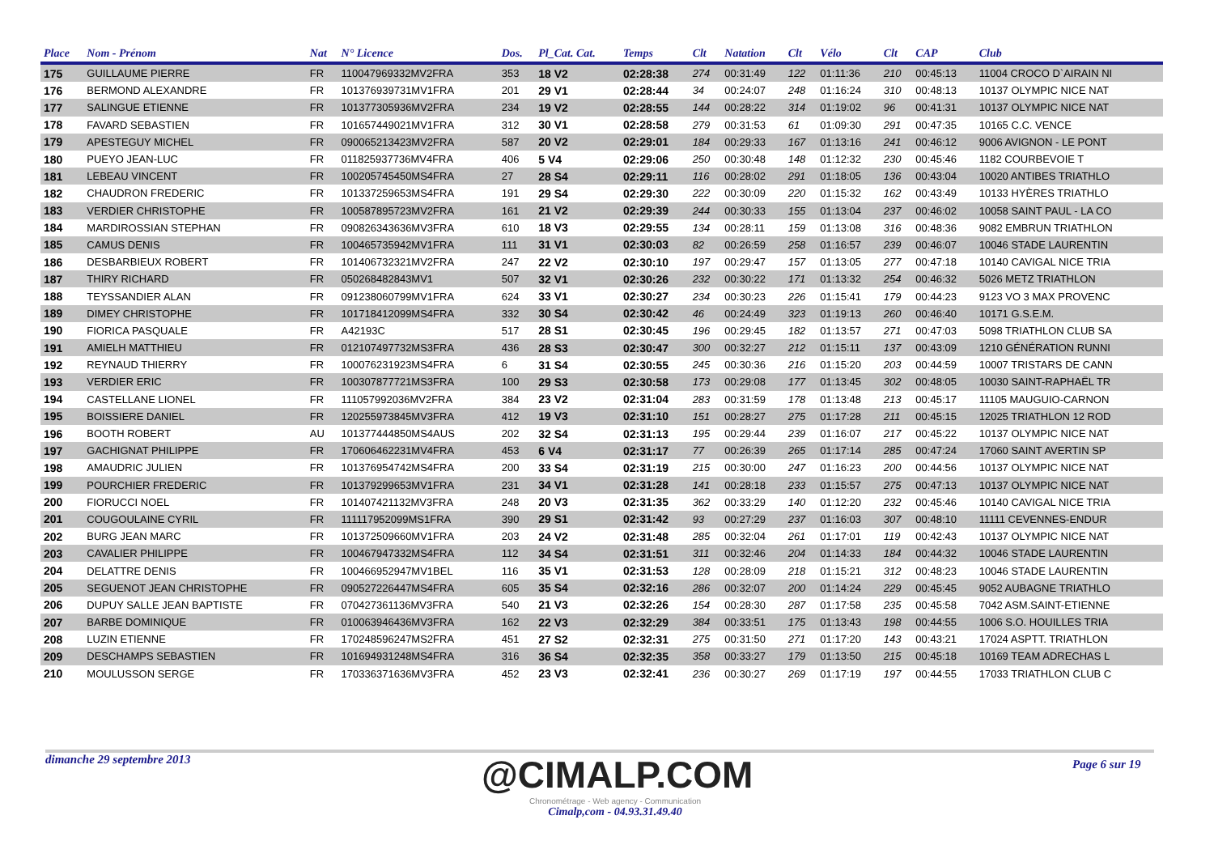| Place | Nom - Prénom | Nat | N° Licence | Dos. | Pl_Cat. Cat. | Temps | Clt | Natation | Clt | Vélo | Clt | CAP | Club |
| --- | --- | --- | --- | --- | --- | --- | --- | --- | --- | --- | --- | --- | --- |
| 175 | GUILLAUME PIERRE | FR | 110047969332MV2FRA | 353 | 18 V2 | 02:28:38 | 274 | 00:31:49 | 122 | 01:11:36 | 210 | 00:45:13 | 11004 CROCO D`AIRAIN NI |
| 176 | BERMOND ALEXANDRE | FR | 101376939731MV1FRA | 201 | 29 V1 | 02:28:44 | 34 | 00:24:07 | 248 | 01:16:24 | 310 | 00:48:13 | 10137 OLYMPIC NICE NAT |
| 177 | SALINGUE ETIENNE | FR | 101377305936MV2FRA | 234 | 19 V2 | 02:28:55 | 144 | 00:28:22 | 314 | 01:19:02 | 96 | 00:41:31 | 10137 OLYMPIC NICE NAT |
| 178 | FAVARD SEBASTIEN | FR | 101657449021MV1FRA | 312 | 30 V1 | 02:28:58 | 279 | 00:31:53 | 61 | 01:09:30 | 291 | 00:47:35 | 10165 C.C. VENCE |
| 179 | APESTEGUY MICHEL | FR | 090065213423MV2FRA | 587 | 20 V2 | 02:29:01 | 184 | 00:29:33 | 167 | 01:13:16 | 241 | 00:46:12 | 9006 AVIGNON - LE PONT |
| 180 | PUEYO JEAN-LUC | FR | 011825937736MV4FRA | 406 | 5 V4 | 02:29:06 | 250 | 00:30:48 | 148 | 01:12:32 | 230 | 00:45:46 | 1182 COURBEVOIE T |
| 181 | LEBEAU VINCENT | FR | 100205745450MS4FRA | 27 | 28 S4 | 02:29:11 | 116 | 00:28:02 | 291 | 01:18:05 | 136 | 00:43:04 | 10020 ANTIBES TRIATHLO |
| 182 | CHAUDRON FREDERIC | FR | 101337259653MS4FRA | 191 | 29 S4 | 02:29:30 | 222 | 00:30:09 | 220 | 01:15:32 | 162 | 00:43:49 | 10133 HYÈRES TRIATHLO |
| 183 | VERDIER CHRISTOPHE | FR | 100587895723MV2FRA | 161 | 21 V2 | 02:29:39 | 244 | 00:30:33 | 155 | 01:13:04 | 237 | 00:46:02 | 10058 SAINT PAUL - LA CO |
| 184 | MARDIROSSIAN STEPHAN | FR | 090826343636MV3FRA | 610 | 18 V3 | 02:29:55 | 134 | 00:28:11 | 159 | 01:13:08 | 316 | 00:48:36 | 9082 EMBRUN TRIATHLON |
| 185 | CAMUS DENIS | FR | 100465735942MV1FRA | 111 | 31 V1 | 02:30:03 | 82 | 00:26:59 | 258 | 01:16:57 | 239 | 00:46:07 | 10046 STADE LAURENTIN |
| 186 | DESBARBIEUX ROBERT | FR | 101406732321MV2FRA | 247 | 22 V2 | 02:30:10 | 197 | 00:29:47 | 157 | 01:13:05 | 277 | 00:47:18 | 10140 CAVIGAL NICE TRIA |
| 187 | THIRY RICHARD | FR | 050268482843MV1 | 507 | 32 V1 | 02:30:26 | 232 | 00:30:22 | 171 | 01:13:32 | 254 | 00:46:32 | 5026 METZ TRIATHLON |
| 188 | TEYSSANDIER ALAN | FR | 091238060799MV1FRA | 624 | 33 V1 | 02:30:27 | 234 | 00:30:23 | 226 | 01:15:41 | 179 | 00:44:23 | 9123 VO 3 MAX PROVENC |
| 189 | DIMEY CHRISTOPHE | FR | 101718412099MS4FRA | 332 | 30 S4 | 02:30:42 | 46 | 00:24:49 | 323 | 01:19:13 | 260 | 00:46:40 | 10171 G.S.E.M. |
| 190 | FIORICA PASQUALE | FR | A42193C | 517 | 28 S1 | 02:30:45 | 196 | 00:29:45 | 182 | 01:13:57 | 271 | 00:47:03 | 5098 TRIATHLON CLUB SA |
| 191 | AMIELH MATTHIEU | FR | 012107497732MS3FRA | 436 | 28 S3 | 02:30:47 | 300 | 00:32:27 | 212 | 01:15:11 | 137 | 00:43:09 | 1210 GÉNÉRATION RUNNI |
| 192 | REYNAUD THIERRY | FR | 100076231923MS4FRA | 6 | 31 S4 | 02:30:55 | 245 | 00:30:36 | 216 | 01:15:20 | 203 | 00:44:59 | 10007 TRISTARS DE CANN |
| 193 | VERDIER ERIC | FR | 100307877721MS3FRA | 100 | 29 S3 | 02:30:58 | 173 | 00:29:08 | 177 | 01:13:45 | 302 | 00:48:05 | 10030 SAINT-RAPHAËL TR |
| 194 | CASTELLANE LIONEL | FR | 111057992036MV2FRA | 384 | 23 V2 | 02:31:04 | 283 | 00:31:59 | 178 | 01:13:48 | 213 | 00:45:17 | 11105 MAUGUIO-CARNON |
| 195 | BOISSIERE DANIEL | FR | 120255973845MV3FRA | 412 | 19 V3 | 02:31:10 | 151 | 00:28:27 | 275 | 01:17:28 | 211 | 00:45:15 | 12025 TRIATHLON 12 ROD |
| 196 | BOOTH ROBERT | AU | 101377444850MS4AUS | 202 | 32 S4 | 02:31:13 | 195 | 00:29:44 | 239 | 01:16:07 | 217 | 00:45:22 | 10137 OLYMPIC NICE NAT |
| 197 | GACHIGNAT PHILIPPE | FR | 170606462231MV4FRA | 453 | 6 V4 | 02:31:17 | 77 | 00:26:39 | 265 | 01:17:14 | 285 | 00:47:24 | 17060 SAINT AVERTIN SP |
| 198 | AMAUDRIC JULIEN | FR | 101376954742MS4FRA | 200 | 33 S4 | 02:31:19 | 215 | 00:30:00 | 247 | 01:16:23 | 200 | 00:44:56 | 10137 OLYMPIC NICE NAT |
| 199 | POURCHIER FREDERIC | FR | 101379299653MV1FRA | 231 | 34 V1 | 02:31:28 | 141 | 00:28:18 | 233 | 01:15:57 | 275 | 00:47:13 | 10137 OLYMPIC NICE NAT |
| 200 | FIORUCCI NOEL | FR | 101407421132MV3FRA | 248 | 20 V3 | 02:31:35 | 362 | 00:33:29 | 140 | 01:12:20 | 232 | 00:45:46 | 10140 CAVIGAL NICE TRIA |
| 201 | COUGOULAINE CYRIL | FR | 111117952099MS1FRA | 390 | 29 S1 | 02:31:42 | 93 | 00:27:29 | 237 | 01:16:03 | 307 | 00:48:10 | 11111 CEVENNES-ENDUR |
| 202 | BURG JEAN MARC | FR | 101372509660MV1FRA | 203 | 24 V2 | 02:31:48 | 285 | 00:32:04 | 261 | 01:17:01 | 119 | 00:42:43 | 10137 OLYMPIC NICE NAT |
| 203 | CAVALIER PHILIPPE | FR | 100467947332MS4FRA | 112 | 34 S4 | 02:31:51 | 311 | 00:32:46 | 204 | 01:14:33 | 184 | 00:44:32 | 10046 STADE LAURENTIN |
| 204 | DELATTRE DENIS | FR | 100466952947MV1BEL | 116 | 35 V1 | 02:31:53 | 128 | 00:28:09 | 218 | 01:15:21 | 312 | 00:48:23 | 10046 STADE LAURENTIN |
| 205 | SEGUENOT JEAN CHRISTOPHE | FR | 090527226447MS4FRA | 605 | 35 S4 | 02:32:16 | 286 | 00:32:07 | 200 | 01:14:24 | 229 | 00:45:45 | 9052 AUBAGNE TRIATHLO |
| 206 | DUPUY SALLE JEAN BAPTISTE | FR | 070427361136MV3FRA | 540 | 21 V3 | 02:32:26 | 154 | 00:28:30 | 287 | 01:17:58 | 235 | 00:45:58 | 7042 ASM.SAINT-ETIENNE |
| 207 | BARBE DOMINIQUE | FR | 010063946436MV3FRA | 162 | 22 V3 | 02:32:29 | 384 | 00:33:51 | 175 | 01:13:43 | 198 | 00:44:55 | 1006 S.O. HOUILLES TRIA |
| 208 | LUZIN ETIENNE | FR | 170248596247MS2FRA | 451 | 27 S2 | 02:32:31 | 275 | 00:31:50 | 271 | 01:17:20 | 143 | 00:43:21 | 17024 ASPTT. TRIATHLON |
| 209 | DESCHAMPS SEBASTIEN | FR | 101694931248MS4FRA | 316 | 36 S4 | 02:32:35 | 358 | 00:33:27 | 179 | 01:13:50 | 215 | 00:45:18 | 10169 TEAM ADRECHAS L |
| 210 | MOULUSSON SERGE | FR | 170336371636MV3FRA | 452 | 23 V3 | 02:32:41 | 236 | 00:30:27 | 269 | 01:17:19 | 197 | 00:44:55 | 17033 TRIATHLON CLUB C |
dimanche 29 septembre 2013
@CIMALP.COM
Chronométrage - Web agency - Communication
Cimalp,com - 04.93.31.49.40
Page 6 sur 19